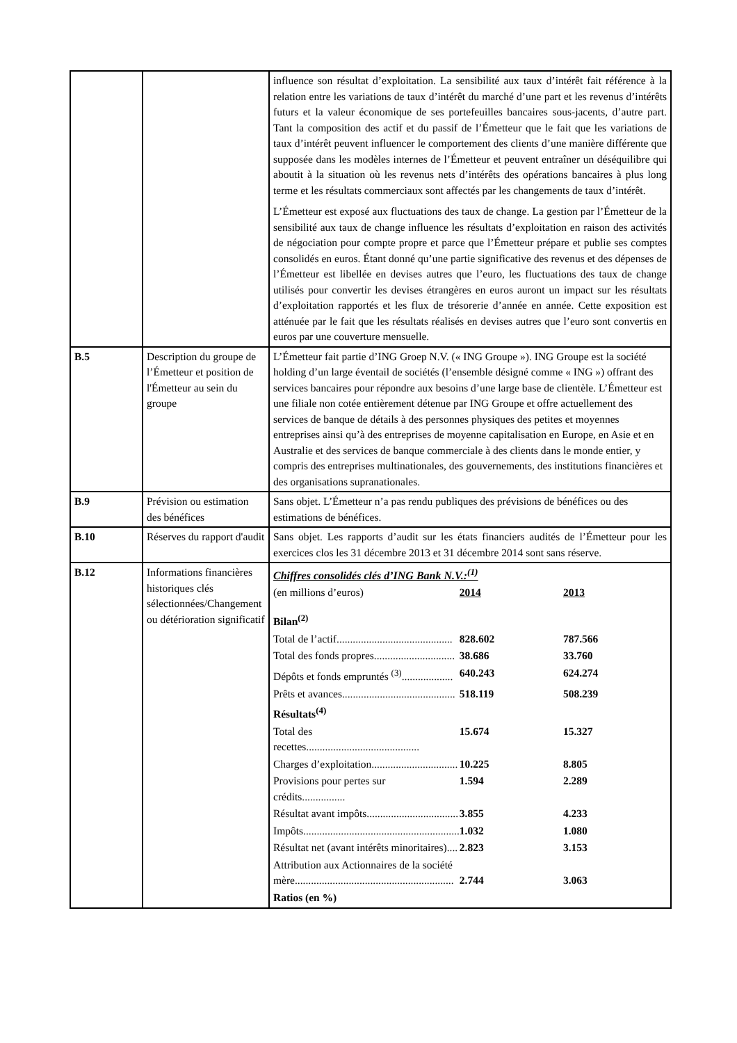| | | influence son résultat d’exploitation. La sensibilité aux taux d’intérêt fait référence à la relation entre les variations de taux d’intérêt du marché d’une part et les revenus d’intérêts futurs et la valeur économique de ses portefeuilles bancaires sous-jacents, d’autre part. Tant la composition des actif et du passif de l’Émetteur que le fait que les variations de taux d’intérêt peuvent influencer le comportement des clients d’une manière différente que supposée dans les modèles internes de l’Émetteur et peuvent entraîner un déséquilibre qui aboutit à la situation où les revenus nets d’intérêts des opérations bancaires à plus long terme et les résultats commerciaux sont affectés par les changements de taux d’intérêt. L’Émetteur est exposé aux fluctuations des taux de change. La gestion par l’Émetteur de la sensibilité aux taux de change influence les résultats d’exploitation en raison des activités de négociation pour compte propre et parce que l’Émetteur prépare et publie ses comptes consolidés en euros. Étant donné qu’une partie significative des revenus et des dépenses de l’Émetteur est libellée en devises autres que l’euro, les fluctuations des taux de change utilisés pour convertir les devises étrangères en euros auront un impact sur les résultats d’exploitation rapportés et les flux de trésorerie d’année en année. Cette exposition est atténuée par le fait que les résultats réalisés en devises autres que l’euro sont convertis en euros par une couverture mensuelle. |
| B.5 | Description du groupe de l’Émetteur et position de l'Émetteur au sein du groupe | L’Émetteur fait partie d’ING Groep N.V. (« ING Groupe »). ING Groupe est la société holding d’un large éventail de sociétés (l’ensemble désigné comme « ING ») offrant des services bancaires pour répondre aux besoins d’une large base de clientèle. L’Émetteur est une filiale non cotée entièrement détenue par ING Groupe et offre actuellement des services de banque de détails à des personnes physiques des petites et moyennes entreprises ainsi qu’à des entreprises de moyenne capitalisation en Europe, en Asie et en Australie et des services de banque commerciale à des clients dans le monde entier, y compris des entreprises multinationales, des gouvernements, des institutions financières et des organisations supranationales. |
| B.9 | Prévision ou estimation des bénéfices | Sans objet. L’Émetteur n’a pas rendu publiques des prévisions de bénéfices ou des estimations de bénéfices. |
| B.10 | Réserves du rapport d'audit | Sans objet. Les rapports d’audit sur les états financiers audités de l’Émetteur pour les exercices clos les 31 décembre 2013 et 31 décembre 2014 sont sans réserve. |
| B.12 | Informations financières historiques clés sélectionnées/Changement ou détérioration significatif | Chiffres consolidés clés d’ING Bank N.V.:<sup>(1)</sup> / (en millions d’euros) / 2014 / 2013 / / Bilan<sup>(2)</sup> / / / / Total de l’actif........................................... / 828.602 / 787.566 / / Total des fonds propres.............................. / 38.686 / 33.760 / / Dépôts et fonds empruntés <sup>(3)</sup>................... / 640.243 / 624.274 / / Prêts et avances.......................................... / 518.119 / 508.239 / / Résultats<sup>(4)</sup> / / / / Total des recettes.......................................... / 15.674 / 15.327 / / Charges d’exploitation................................ / 10.225 / 8.805 / / Provisions pour pertes sur crédits................ / 1.594 / 2.289 / / Résultat avant impôts.................................. / 3.855 / 4.233 / / Impôts.......................................................... / 1.032 / 1.080 / / Résultat net (avant intérêts minoritaires).... / 2.823 / 3.153 / / Attribution aux Actionnaires de la société mère........................................................... / 2.744 / 3.063 / / Ratios (en %) / / / |